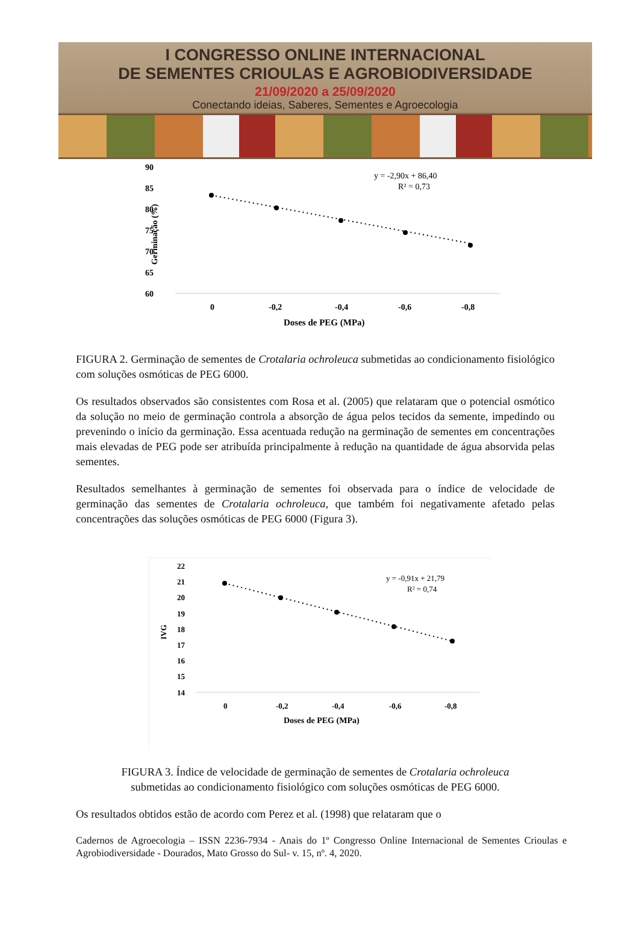I CONGRESSO ONLINE INTERNACIONAL
DE SEMENTES CRIOULAS E AGROBIODIVERSIDADE
21/09/2020 a 25/09/2020
Conectando ideias, Saberes, Sementes e Agroecologia
90
85
80
75
70
65
60
Germinação (%)
0
-0,2
-0,4
-0,6
-0,8
Doses de PEG (MPa)
y = -2,90x + 86,40
R² = 0,73
FIGURA 2. Germinação de sementes de Crotalaria ochroleuca submetidas ao condicionamento fisiológico com soluções osmóticas de PEG 6000.
Os resultados observados são consistentes com Rosa et al. (2005) que relataram que o potencial osmótico da solução no meio de germinação controla a absorção de água pelos tecidos da semente, impedindo ou prevenindo o início da germinação. Essa acentuada redução na germinação de sementes em concentrações mais elevadas de PEG pode ser atribuída principalmente à redução na quantidade de água absorvida pelas sementes.
Resultados semelhantes à germinação de sementes foi observada para o índice de velocidade de germinação das sementes de Crotalaria ochroleuca, que também foi negativamente afetado pelas concentrações das soluções osmóticas de PEG 6000 (Figura 3).
22
21
20
19
18
17
16
15
14
IVG
0
-0,2
-0,4
-0,6
-0,8
Doses de PEG (MPa)
y = -0,91x + 21,79
R² = 0,74
FIGURA 3. Índice de velocidade de germinação de sementes de Crotalaria ochroleuca
submetidas ao condicionamento fisiológico com soluções osmóticas de PEG 6000.
Os resultados obtidos estão de acordo com Perez et al. (1998) que relataram que o
Cadernos de Agroecologia – ISSN 2236-7934 - Anais do 1º Congresso Online Internacional de Sementes Crioulas e Agrobiodiversidade - Dourados, Mato Grosso do Sul- v. 15, nº. 4, 2020.